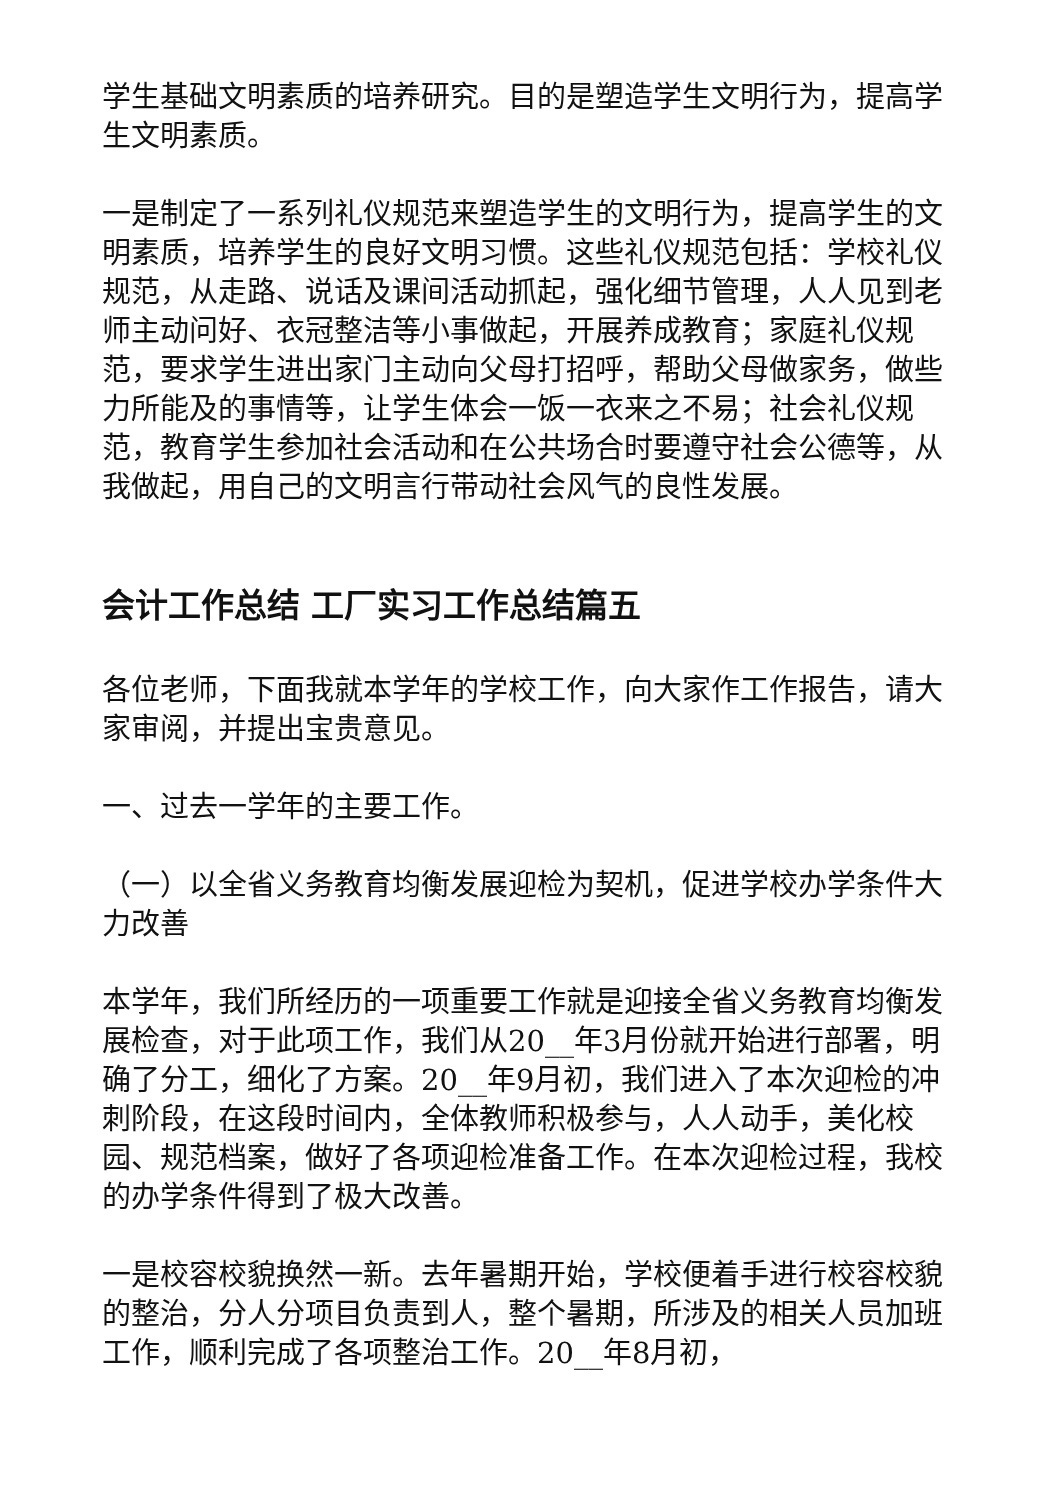学生基础文明素质的培养研究。目的是塑造学生文明行为，提高学生文明素质。
一是制定了一系列礼仪规范来塑造学生的文明行为，提高学生的文明素质，培养学生的良好文明习惯。这些礼仪规范包括：学校礼仪规范，从走路、说话及课间活动抓起，强化细节管理，人人见到老师主动问好、衣冠整洁等小事做起，开展养成教育；家庭礼仪规范，要求学生进出家门主动向父母打招呼，帮助父母做家务，做些力所能及的事情等，让学生体会一饭一衣来之不易；社会礼仪规范，教育学生参加社会活动和在公共场合时要遵守社会公德等，从我做起，用自己的文明言行带动社会风气的良性发展。
会计工作总结 工厂实习工作总结篇五
各位老师，下面我就本学年的学校工作，向大家作工作报告，请大家审阅，并提出宝贵意见。
一、过去一学年的主要工作。
（一）以全省义务教育均衡发展迎检为契机，促进学校办学条件大力改善
本学年，我们所经历的一项重要工作就是迎接全省义务教育均衡发展检查，对于此项工作，我们从20__年3月份就开始进行部署，明确了分工，细化了方案。20__年9月初，我们进入了本次迎检的冲刺阶段，在这段时间内，全体教师积极参与，人人动手，美化校园、规范档案，做好了各项迎检准备工作。在本次迎检过程，我校的办学条件得到了极大改善。
一是校容校貌换然一新。去年暑期开始，学校便着手进行校容校貌的整治，分人分项目负责到人，整个暑期，所涉及的相关人员加班工作，顺利完成了各项整治工作。20__年8月初，